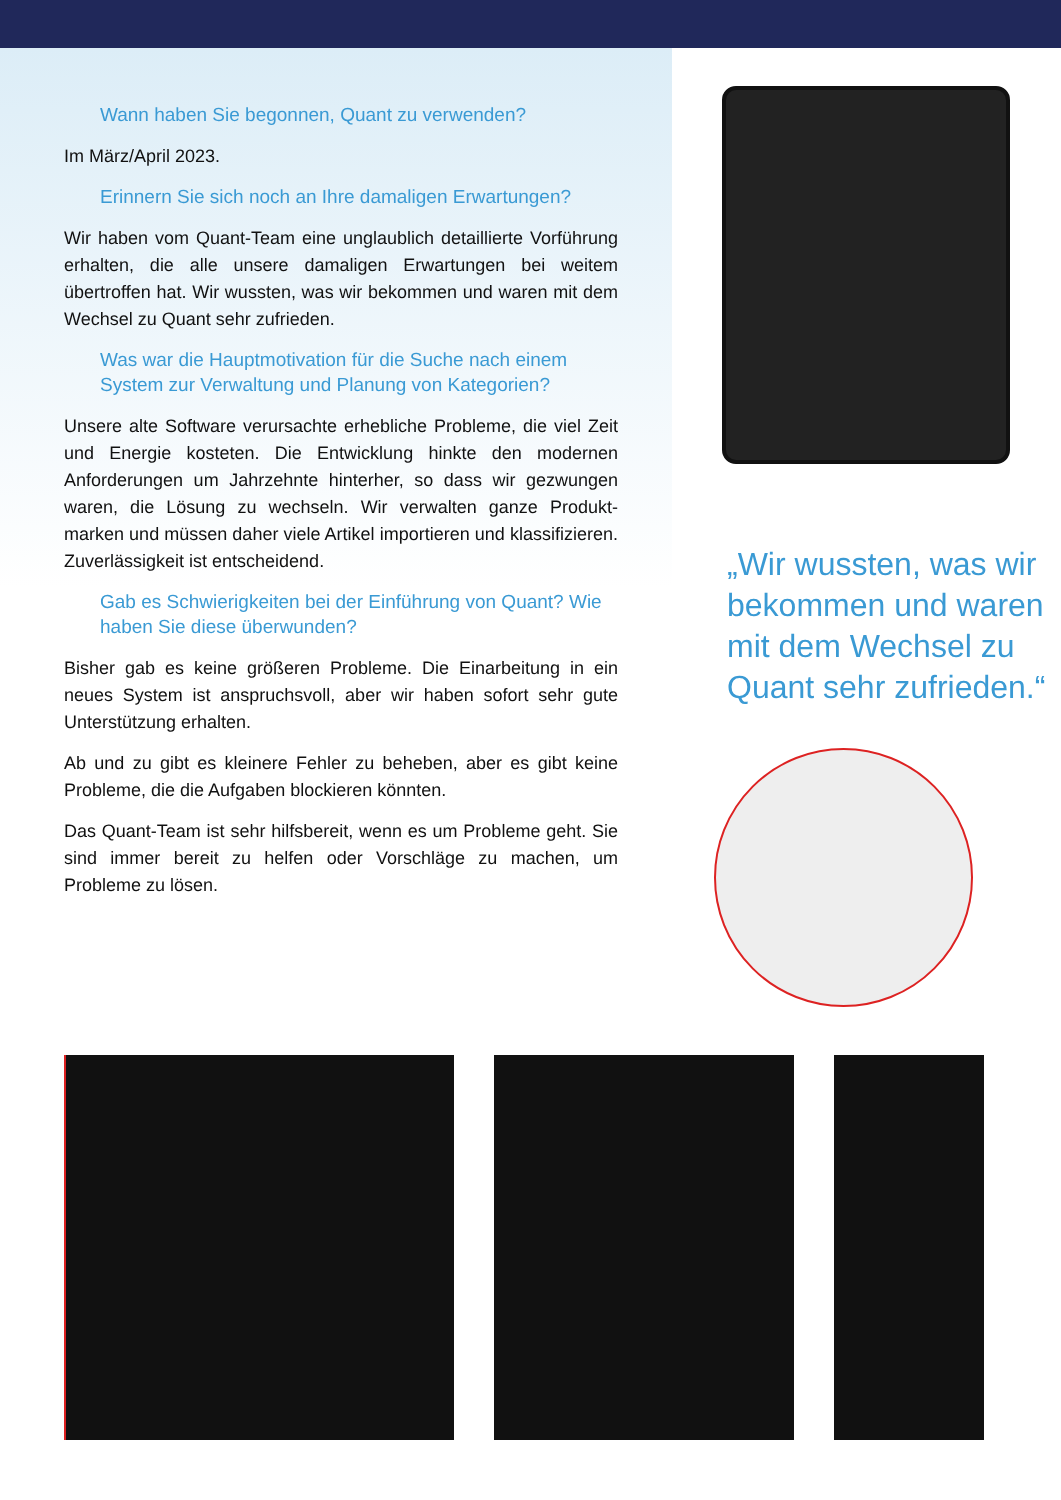Wann haben Sie begonnen, Quant zu verwenden?
Im März/April 2023.
Erinnern Sie sich noch an Ihre damaligen Erwartungen?
Wir haben vom Quant-Team eine unglaublich detaillierte Vorführung erhalten, die alle unsere damaligen Erwartungen bei weitem übertroffen hat. Wir wussten, was wir bekommen und waren mit dem Wechsel zu Quant sehr zufrieden.
Was war die Hauptmotivation für die Suche nach einem System zur Verwaltung und Planung von Kategorien?
Unsere alte Software verursachte erhebliche Probleme, die viel Zeit und Energie kosteten. Die Entwicklung hinkte den modernen Anforderungen um Jahrzehnte hinterher, so dass wir gezwungen waren, die Lösung zu wechseln. Wir verwalten ganze Produkt-marken und müssen daher viele Artikel importieren und klassifizieren. Zuverlässigkeit ist entscheidend.
Gab es Schwierigkeiten bei der Einführung von Quant? Wie haben Sie diese überwunden?
Bisher gab es keine größeren Probleme. Die Einarbeitung in ein neues System ist anspruchsvoll, aber wir haben sofort sehr gute Unterstützung erhalten.
Ab und zu gibt es kleinere Fehler zu beheben, aber es gibt keine Probleme, die die Aufgaben blockieren könnten.
Das Quant-Team ist sehr hilfsbereit, wenn es um Probleme geht. Sie sind immer bereit zu helfen oder Vorschläge zu machen, um Probleme zu lösen.
„Wir wussten, was wir bekommen und waren mit dem Wechsel zu Quant sehr zufrieden.“